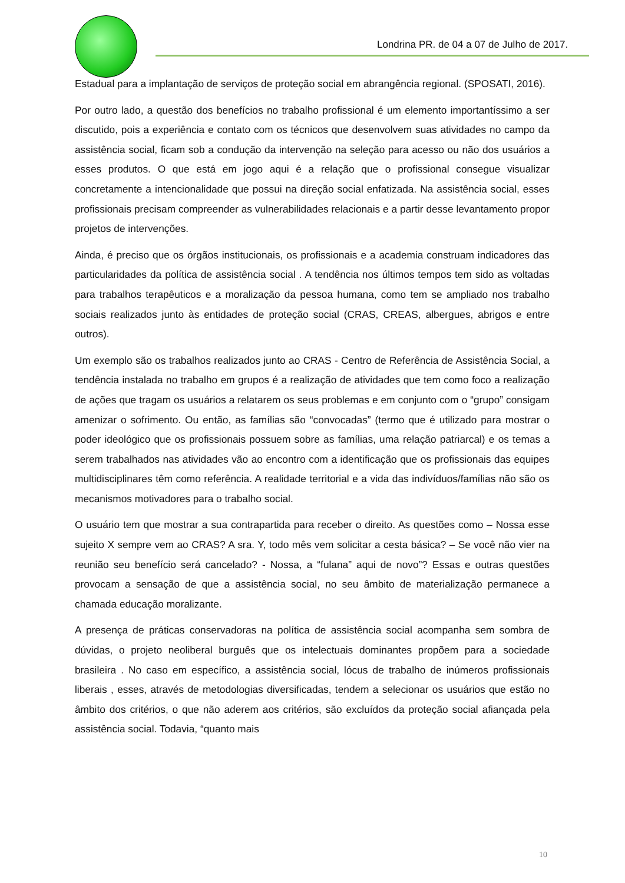Londrina PR. de 04 a 07 de Julho de 2017.
Estadual para a implantação de serviços de proteção social em abrangência regional. (SPOSATI, 2016).
Por outro lado, a questão dos benefícios no trabalho profissional é um elemento importantíssimo a ser discutido, pois a experiência e contato com os técnicos que desenvolvem suas atividades no campo da assistência social, ficam sob a condução da intervenção na seleção para acesso ou não dos usuários a esses produtos. O que está em jogo aqui é a relação que o profissional consegue visualizar concretamente a intencionalidade que possui na direção social enfatizada. Na assistência social, esses profissionais precisam compreender as vulnerabilidades relacionais e a partir desse levantamento propor projetos de intervenções.
Ainda, é preciso que os órgãos institucionais, os profissionais e a academia construam indicadores das particularidades da política de assistência social . A tendência nos últimos tempos tem sido as voltadas para trabalhos terapêuticos e a moralização da pessoa humana, como tem se ampliado nos trabalho sociais realizados junto às entidades de proteção social (CRAS, CREAS, albergues, abrigos e entre outros).
Um exemplo são os trabalhos realizados junto ao CRAS - Centro de Referência de Assistência Social, a tendência instalada no trabalho em grupos é a realização de atividades que tem como foco a realização de ações que tragam os usuários a relatarem os seus problemas e em conjunto com o “grupo” consigam amenizar o sofrimento. Ou então, as famílias são “convocadas” (termo que é utilizado para mostrar o poder ideológico que os profissionais possuem sobre as famílias, uma relação patriarcal) e os temas a serem trabalhados nas atividades vão ao encontro com a identificação que os profissionais das equipes multidisciplinares têm como referência. A realidade territorial e a vida das indivíduos/famílias não são os mecanismos motivadores para o trabalho social.
O usuário tem que mostrar a sua contrapartida para receber o direito. As questões como – Nossa esse sujeito X sempre vem ao CRAS? A sra. Y, todo mês vem solicitar a cesta básica? – Se você não vier na reunião seu benefício será cancelado? - Nossa, a “fulana” aqui de novo”? Essas e outras questões provocam a sensação de que a assistência social, no seu âmbito de materialização permanece a chamada educação moralizante.
A presença de práticas conservadoras na política de assistência social acompanha sem sombra de dúvidas, o projeto neoliberal burguês que os intelectuais dominantes propõem para a sociedade brasileira . No caso em específico, a assistência social, lócus de trabalho de inúmeros profissionais liberais , esses, através de metodologias diversificadas, tendem a selecionar os usuários que estão no âmbito dos critérios, o que não aderem aos critérios, são excluídos da proteção social afiançada pela assistência social. Todavia, “quanto mais
10